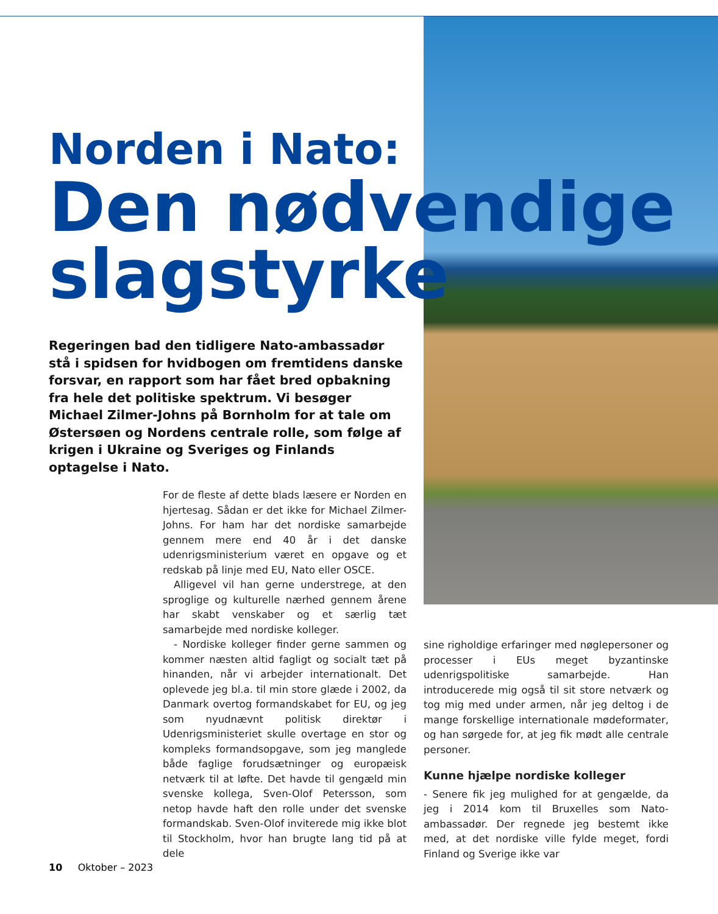Norden i Nato:
Den nødvendige
slagstyrke
Regeringen bad den tidligere Nato-ambassadør stå i spidsen for hvidbogen om fremtidens danske forsvar, en rapport som har fået bred opbakning fra hele det politiske spektrum. Vi besøger Michael Zilmer-Johns på Bornholm for at tale om Østersøen og Nordens centrale rolle, som følge af krigen i Ukraine og Sveriges og Finlands optagelse i Nato.
For de fleste af dette blads læsere er Norden en hjertesag. Sådan er det ikke for Michael Zilmer-Johns. For ham har det nordiske samarbejde gennem mere end 40 år i det danske udenrigsministerium været en opgave og et redskab på linje med EU, Nato eller OSCE.
Alligevel vil han gerne understrege, at den sproglige og kulturelle nærhed gennem årene har skabt venskaber og et særlig tæt samarbejde med nordiske kolleger.
- Nordiske kolleger finder gerne sammen og kommer næsten altid fagligt og socialt tæt på hinanden, når vi arbejder internationalt. Det oplevede jeg bl.a. til min store glæde i 2002, da Danmark overtog formandskabet for EU, og jeg som nyudnævnt politisk direktør i Udenrigsministeriet skulle overtage en stor og kompleks formandsopgave, som jeg manglede både faglige forudsætninger og europæisk netværk til at løfte. Det havde til gengæld min svenske kollega, Sven-Olof Petersson, som netop havde haft den rolle under det svenske formandskab. Sven-Olof inviterede mig ikke blot til Stockholm, hvor han brugte lang tid på at dele
sine righoldige erfaringer med nøglepersoner og processer i EUs meget byzantinske udenrigspolitiske samarbejde. Han introducerede mig også til sit store netværk og tog mig med under armen, når jeg deltog i de mange forskellige internationale mødeformater, og han sørgede for, at jeg fik mødt alle centrale personer.
Kunne hjælpe nordiske kolleger
- Senere fik jeg mulighed for at gengælde, da jeg i 2014 kom til Bruxelles som Nato-ambassadør. Der regnede jeg bestemt ikke med, at det nordiske ville fylde meget, fordi Finland og Sverige ikke var
10 Oktober – 2023